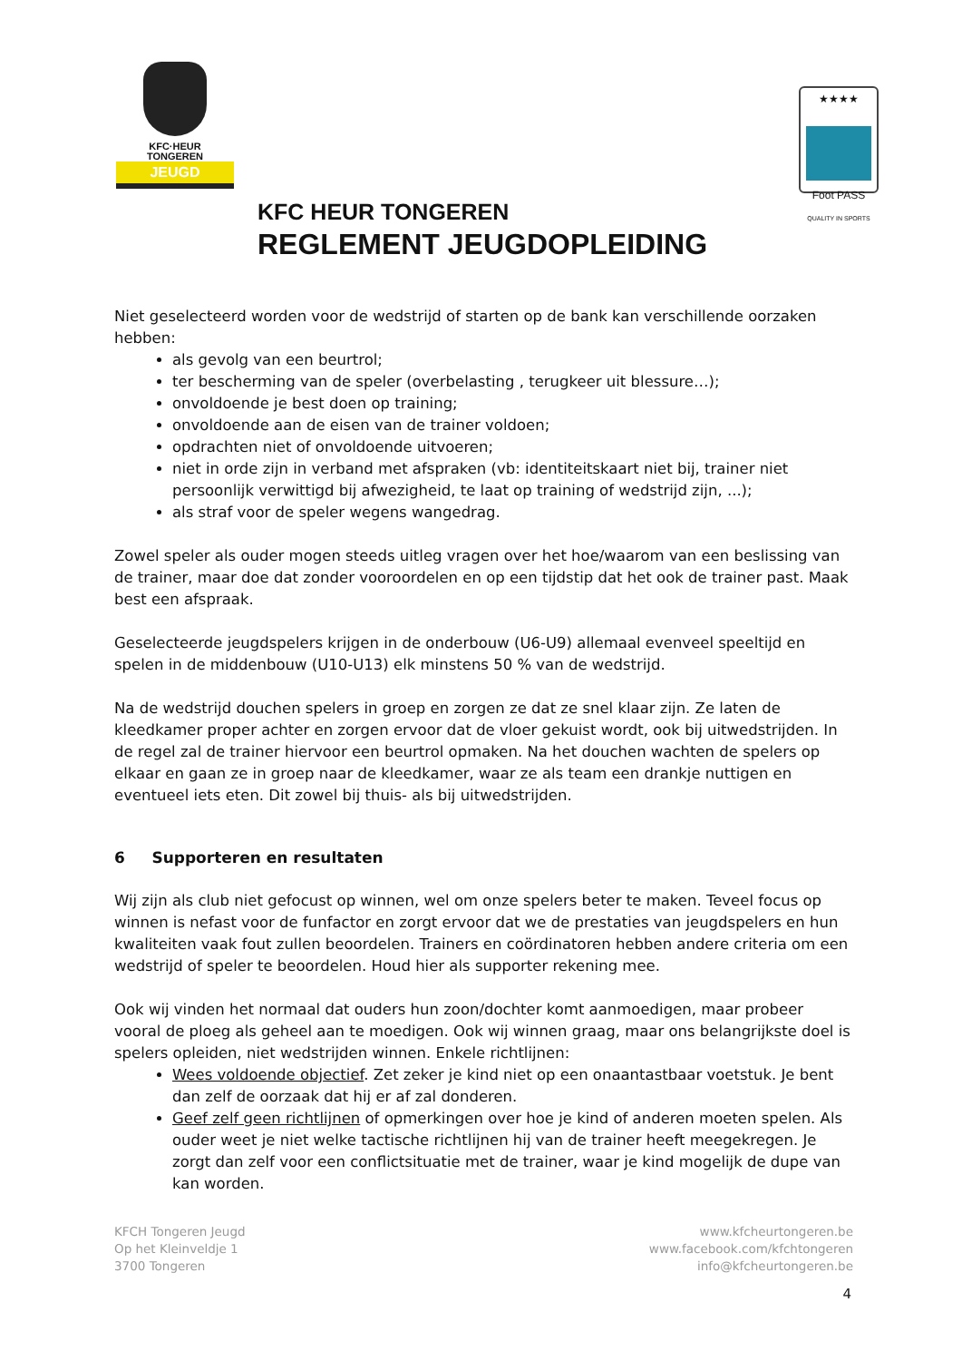KFC·HEUR
TONGEREN
JEUGD
★★★★
Foot PASS
QUALITY IN SPORTS
KFC HEUR TONGEREN
REGLEMENT JEUGDOPLEIDING
Niet geselecteerd worden voor de wedstrijd of starten op de bank kan verschillende oorzaken hebben:
als gevolg van een beurtrol;
ter bescherming van de speler (overbelasting , terugkeer uit blessure…);
onvoldoende je best doen op training;
onvoldoende aan de eisen van de trainer voldoen;
opdrachten niet of onvoldoende uitvoeren;
niet in orde zijn in verband met afspraken (vb: identiteitskaart niet bij, trainer niet persoonlijk verwittigd bij afwezigheid, te laat op training of wedstrijd zijn, ...);
als straf voor de speler wegens wangedrag.
Zowel speler als ouder mogen steeds uitleg vragen over het hoe/waarom van een beslissing van de trainer, maar doe dat zonder vooroordelen en op een tijdstip dat het ook de trainer past. Maak best een afspraak.
Geselecteerde jeugdspelers krijgen in de onderbouw (U6-U9) allemaal evenveel speeltijd en spelen in de middenbouw (U10-U13) elk minstens 50 % van de wedstrijd.
Na de wedstrijd douchen spelers in groep en zorgen ze dat ze snel klaar zijn. Ze laten de kleedkamer proper achter en zorgen ervoor dat de vloer gekuist wordt, ook bij uitwedstrijden. In de regel zal de trainer hiervoor een beurtrol opmaken. Na het douchen wachten de spelers op elkaar en gaan ze in groep naar de kleedkamer, waar ze als team een drankje nuttigen en eventueel iets eten. Dit zowel bij thuis- als bij uitwedstrijden.
6 Supporteren en resultaten
Wij zijn als club niet gefocust op winnen, wel om onze spelers beter te maken. Teveel focus op winnen is nefast voor de funfactor en zorgt ervoor dat we de prestaties van jeugdspelers en hun kwaliteiten vaak fout zullen beoordelen. Trainers en coördinatoren hebben andere criteria om een wedstrijd of speler te beoordelen. Houd hier als supporter rekening mee.
Ook wij vinden het normaal dat ouders hun zoon/dochter komt aanmoedigen, maar probeer vooral de ploeg als geheel aan te moedigen. Ook wij winnen graag, maar ons belangrijkste doel is spelers opleiden, niet wedstrijden winnen. Enkele richtlijnen:
Wees voldoende objectief. Zet zeker je kind niet op een onaantastbaar voetstuk. Je bent dan zelf de oorzaak dat hij er af zal donderen.
Geef zelf geen richtlijnen of opmerkingen over hoe je kind of anderen moeten spelen. Als ouder weet je niet welke tactische richtlijnen hij van de trainer heeft meegekregen. Je zorgt dan zelf voor een conflictsituatie met de trainer, waar je kind mogelijk de dupe van kan worden.
KFCH Tongeren Jeugd
Op het Kleinveldje 1
3700 Tongeren
www.kfcheurtongeren.be
www.facebook.com/kfchtongeren
info@kfcheurtongeren.be
4